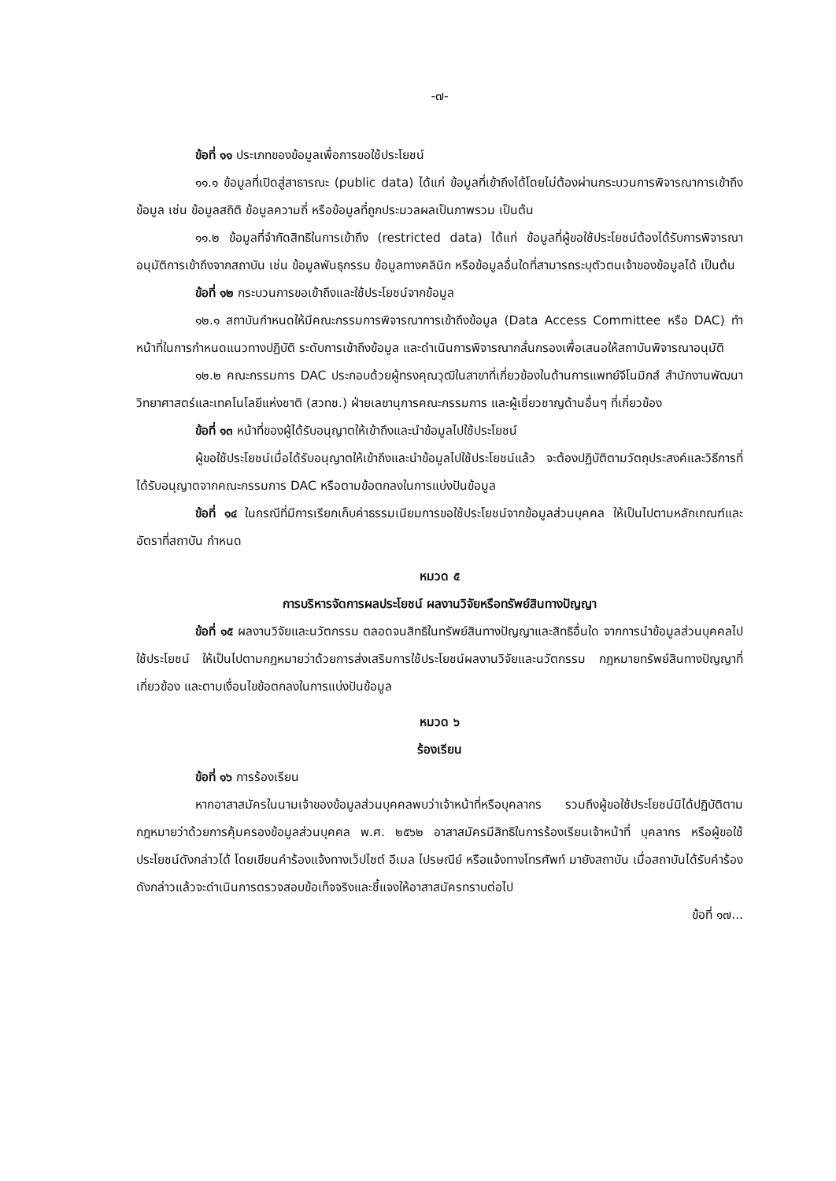-๗-
ข้อที่ ๑๑ ประเภทของข้อมูลเพื่อการขอใช้ประโยชน์
๑๑.๑ ข้อมูลที่เปิดสู่สาธารณะ (public data) ได้แก่ ข้อมูลที่เข้าถึงได้โดยไม่ต้องผ่านกระบวนการพิจารณาการเข้าถึงข้อมูล เช่น ข้อมูลสถิติ ข้อมูลความถี่ หรือข้อมูลที่ถูกประมวลผลเป็นภาพรวม เป็นต้น
๑๑.๒ ข้อมูลที่จำกัดสิทธิในการเข้าถึง (restricted data) ได้แก่ ข้อมูลที่ผู้ขอใช้ประโยชน์ต้องได้รับการพิจารณาอนุมัติการเข้าถึงจากสถาบัน เช่น ข้อมูลพันธุกรรม ข้อมูลทางคลินิก หรือข้อมูลอื่นใดที่สามารถระบุตัวตนเจ้าของข้อมูลได้ เป็นต้น
ข้อที่ ๑๒ กระบวนการขอเข้าถึงและใช้ประโยชน์จากข้อมูล
๑๒.๑ สถาบันกำหนดให้มีคณะกรรมการพิจารณาการเข้าถึงข้อมูล (Data Access Committee หรือ DAC) ทำหน้าที่ในการกำหนดแนวทางปฏิบัติ ระดับการเข้าถึงข้อมูล และดำเนินการพิจารณากลั่นกรองเพื่อเสนอให้สถาบันพิจารณาอนุมัติ
๑๒.๒ คณะกรรมการ DAC ประกอบด้วยผู้ทรงคุณวุฒิในสาขาที่เกี่ยวข้องในด้านการแพทย์จีโนมิกส์ สำนักงานพัฒนาวิทยาศาสตร์และเทคโนโลยีแห่งชาติ (สวทช.) ฝ่ายเลขานุการคณะกรรมการ และผู้เชี่ยวชาญด้านอื่นๆ ที่เกี่ยวข้อง
ข้อที่ ๑๓ หน้าที่ของผู้ได้รับอนุญาตให้เข้าถึงและนำข้อมูลไปใช้ประโยชน์
ผู้ขอใช้ประโยชน์เมื่อได้รับอนุญาตให้เข้าถึงและนำข้อมูลไปใช้ประโยชน์แล้ว จะต้องปฏิบัติตามวัตถุประสงค์และวิธีการที่ได้รับอนุญาตจากคณะกรรมการ DAC หรือตามข้อตกลงในการแบ่งปันข้อมูล
ข้อที่ ๑๔ ในกรณีที่มีการเรียกเก็บค่าธรรมเนียมการขอใช้ประโยชน์จากข้อมูลส่วนบุคคล ให้เป็นไปตามหลักเกณฑ์และอัตราที่สถาบัน กำหนด
หมวด ๕
การบริหารจัดการผลประโยชน์ ผลงานวิจัยหรือทรัพย์สินทางปัญญา
ข้อที่ ๑๕ ผลงานวิจัยและนวัตกรรม ตลอดจนสิทธิในทรัพย์สินทางปัญญาและสิทธิอื่นใด จากการนำข้อมูลส่วนบุคคลไปใช้ประโยชน์ ให้เป็นไปตามกฎหมายว่าด้วยการส่งเสริมการใช้ประโยชน์ผลงานวิจัยและนวัตกรรม กฎหมายทรัพย์สินทางปัญญาที่เกี่ยวข้อง และตามเงื่อนไขข้อตกลงในการแบ่งปันข้อมูล
หมวด ๖
ร้องเรียน
ข้อที่ ๑๖ การร้องเรียน
หากอาสาสมัครในนามเจ้าของข้อมูลส่วนบุคคลพบว่าเจ้าหน้าที่หรือบุคลากร รวมถึงผู้ขอใช้ประโยชน์มิได้ปฏิบัติตามกฎหมายว่าด้วยการคุ้มครองข้อมูลส่วนบุคคล พ.ศ. ๒๕๖๒ อาสาสมัครมีสิทธิในการร้องเรียนเจ้าหน้าที่ บุคลากร หรือผู้ขอใช้ประโยชน์ดังกล่าวได้ โดยเขียนคำร้องแจ้งทางเว็ปไซต์ อีเมล ไปรษณีย์ หรือแจ้งทางโทรศัพท์ มายังสถาบัน เมื่อสถาบันได้รับคำร้องดังกล่าวแล้วจะดำเนินการตรวจสอบข้อเท็จจริงและชี้แจงให้อาสาสมัครทราบต่อไป
ข้อที่ ๑๗...